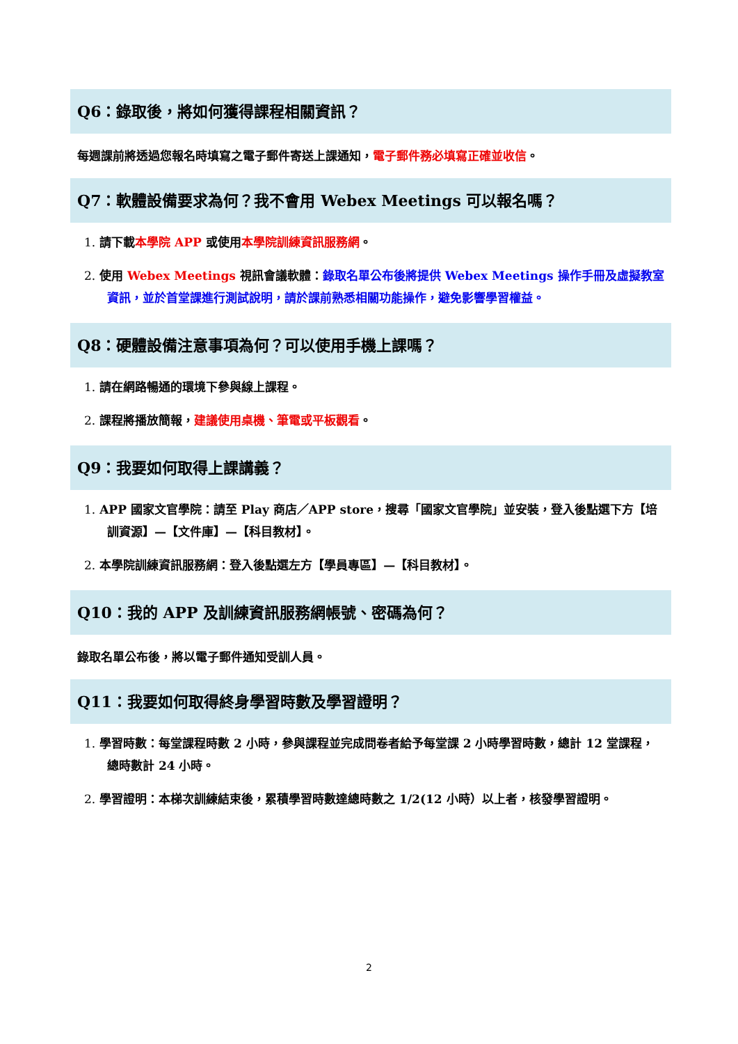Q6：錄取後，將如何獲得課程相關資訊？
每週課前將透過您報名時填寫之電子郵件寄送上課通知，電子郵件務必填寫正確並收信。
Q7：軟體設備要求為何？我不會用 Webex Meetings 可以報名嗎？
1. 請下載本學院 APP 或使用本學院訓練資訊服務網。
2. 使用 Webex Meetings 視訊會議軟體：錄取名單公布後將提供 Webex Meetings 操作手冊及虛擬教室資訊，並於首堂課進行測試說明，請於課前熟悉相關功能操作，避免影響學習權益。
Q8：硬體設備注意事項為何？可以使用手機上課嗎？
1. 請在網路暢通的環境下參與線上課程。
2. 課程將播放簡報，建議使用桌機、筆電或平板觀看。
Q9：我要如何取得上課講義？
1. APP 國家文官學院：請至 Play 商店／APP store，搜尋「國家文官學院」並安裝，登入後點選下方【培訓資源】—【文件庫】—【科目教材】。
2. 本學院訓練資訊服務網：登入後點選左方【學員專區】—【科目教材】。
Q10：我的 APP 及訓練資訊服務網帳號、密碼為何？
錄取名單公布後，將以電子郵件通知受訓人員。
Q11：我要如何取得終身學習時數及學習證明？
1. 學習時數：每堂課程時數 2 小時，參與課程並完成問卷者給予每堂課 2 小時學習時數，總計 12 堂課程，總時數計 24 小時。
2. 學習證明：本梯次訓練結束後，累積學習時數達總時數之 1/2(12 小時）以上者，核發學習證明。
2